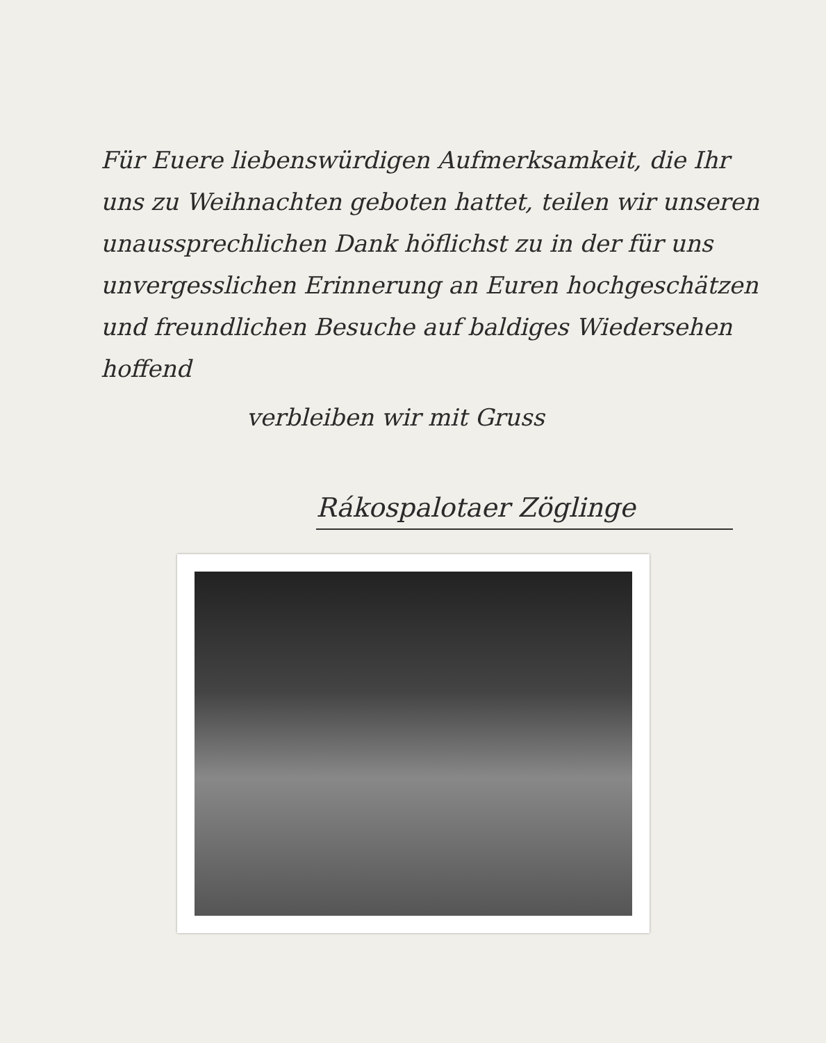Für Euere liebenswürdigen Aufmerksamkeit, die Ihr uns zu Weihnachten geboten hattet, teilen wir unseren unaussprechlichen Dank höflichst zu in der für uns unvergesslichen Erinnerung an Euren hochgeschätzen und freundlichen Besuche auf baldiges Wiedersehen hoffend
verbleiben wir mit Gruss
Rákospalotaer Zöglinge